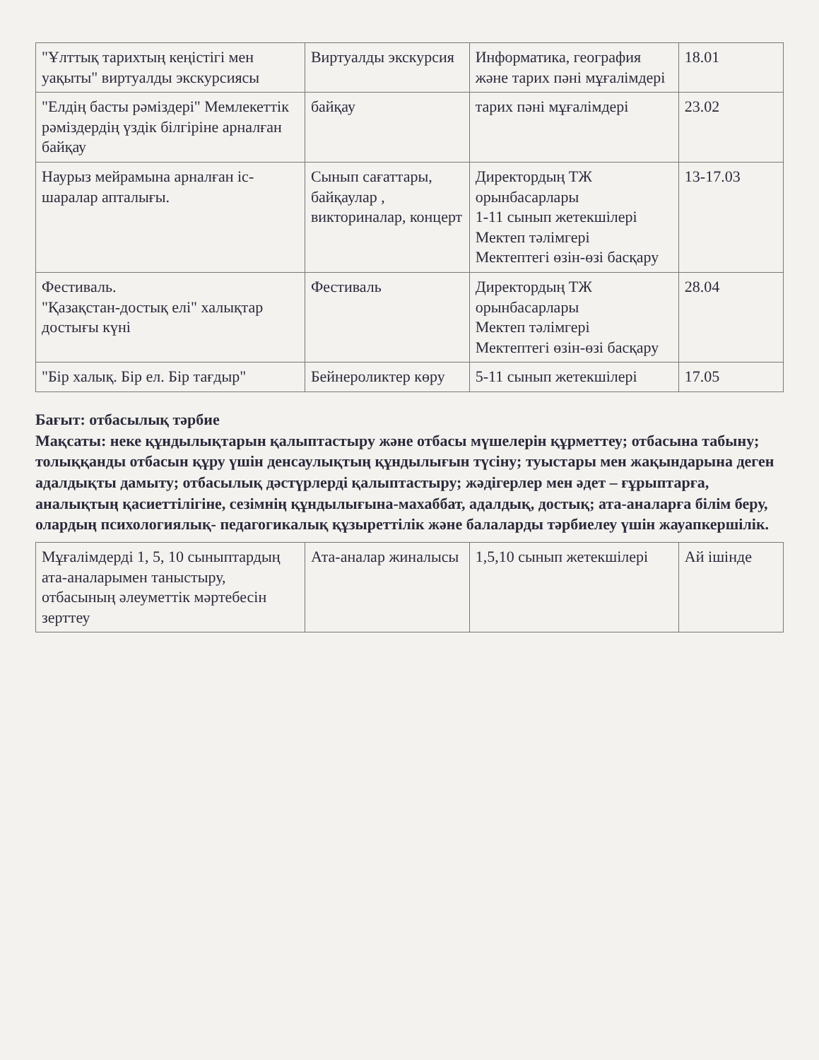| "Ұлттық тарихтың кеңістігі мен уақыты" виртуалды экскурсиясы | Виртуалды экскурсия | Информатика, география және тарих пәні мұғалімдері | 18.01 |
| "Елдің басты рәміздері" Мемлекеттік рәміздердің үздік білгіріне арналған байқау | байқау | тарих пәні мұғалімдері | 23.02 |
| Наурыз мейрамына арналған іс-шаралар апталығы. | Сынып сағаттары, байқаулар , викториналар, концерт | Директордың ТЖ орынбасарлары 1-11 сынып жетекшілері Мектеп тәлімгері Мектептегі өзін-өзі басқару | 13-17.03 |
| Фестиваль. "Қазақстан-достық елі" халықтар достығы күні | Фестиваль | Директордың ТЖ орынбасарлары Мектеп тәлімгері Мектептегі өзін-өзі басқару | 28.04 |
| "Бір халық. Бір ел. Бір тағдыр" | Бейнероликтер көру | 5-11 сынып жетекшілері | 17.05 |
Бағыт: отбасылық тәрбие
Мақсаты: неке құндылықтарын қалыптастыру және отбасы мүшелерін құрметтеу; отбасына табыну; толыққанды отбасын құру үшін денсаулықтың құндылығын түсіну; туыстары мен жақындарына деген адалдықты дамыту; отбасылық дәстүрлерді қалыптастыру; жәдігерлер мен әдет – ғұрыптарға, аналықтың қасиеттілігіне, сезімнің құндылығына-махаббат, адалдық, достық; ата-аналарға білім беру, олардың психологиялық- педагогикалық құзыреттілік және балаларды тәрбиелеу үшін жауапкершілік.
| Мұғалімдерді 1, 5, 10 сыныптардың ата-аналарымен таныстыру, отбасының әлеуметтік мәртебесін зерттеу | Ата-аналар жиналысы | 1,5,10 сынып жетекшілері | Ай ішінде |